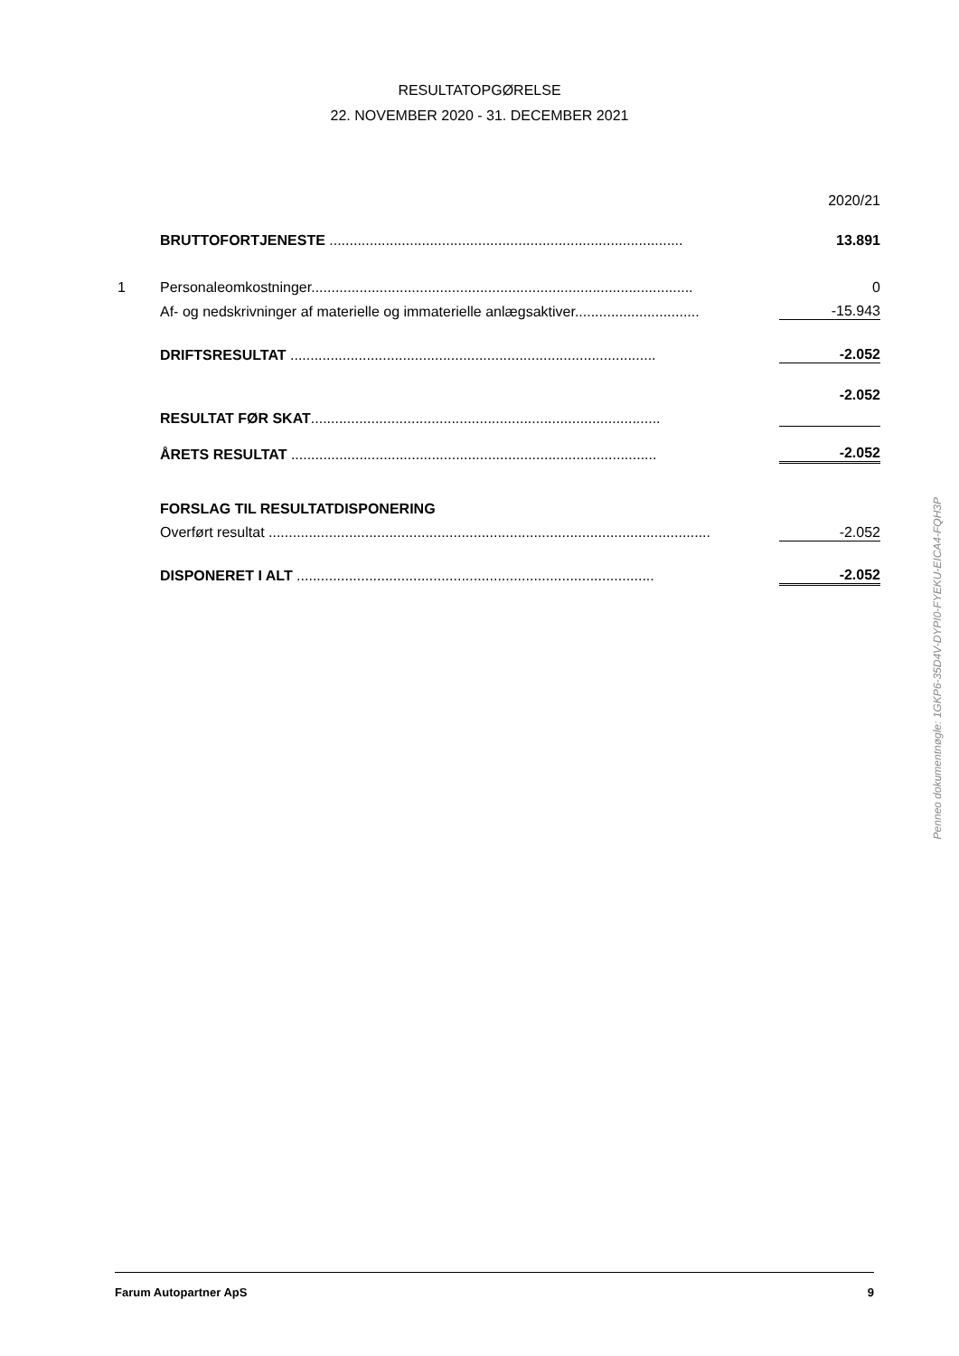RESULTATOPGØRELSE
22. NOVEMBER 2020 - 31. DECEMBER 2021
| | | | 2020/21 |
| | BRUTTOFORTJENESTE ........................................................................................ | | 13.891 |
| 1 | Personaleomkostninger............................................................................................... | | 0 |
| | Af- og nedskrivninger af materielle og immaterielle anlægsaktiver............................... | | -15.943 |
| | DRIFTSRESULTAT ........................................................................................... | | -2.052 |
| | RESULTAT FØR SKAT ....................................................................................... | | -2.052 |
| | ÅRETS RESULTAT ........................................................................................... | | -2.052 |
| | FORSLAG TIL RESULTATDISPONERING | | |
| | Overført resultat .............................................................................................................. | | -2.052 |
| | DISPONERET I ALT ......................................................................................... | | -2.052 |
Penneo dokumentnøgle: 1GKP6-35D4V-DYPI0-FYEKU-EICA4-FQH3P
Farum Autopartner ApS 9